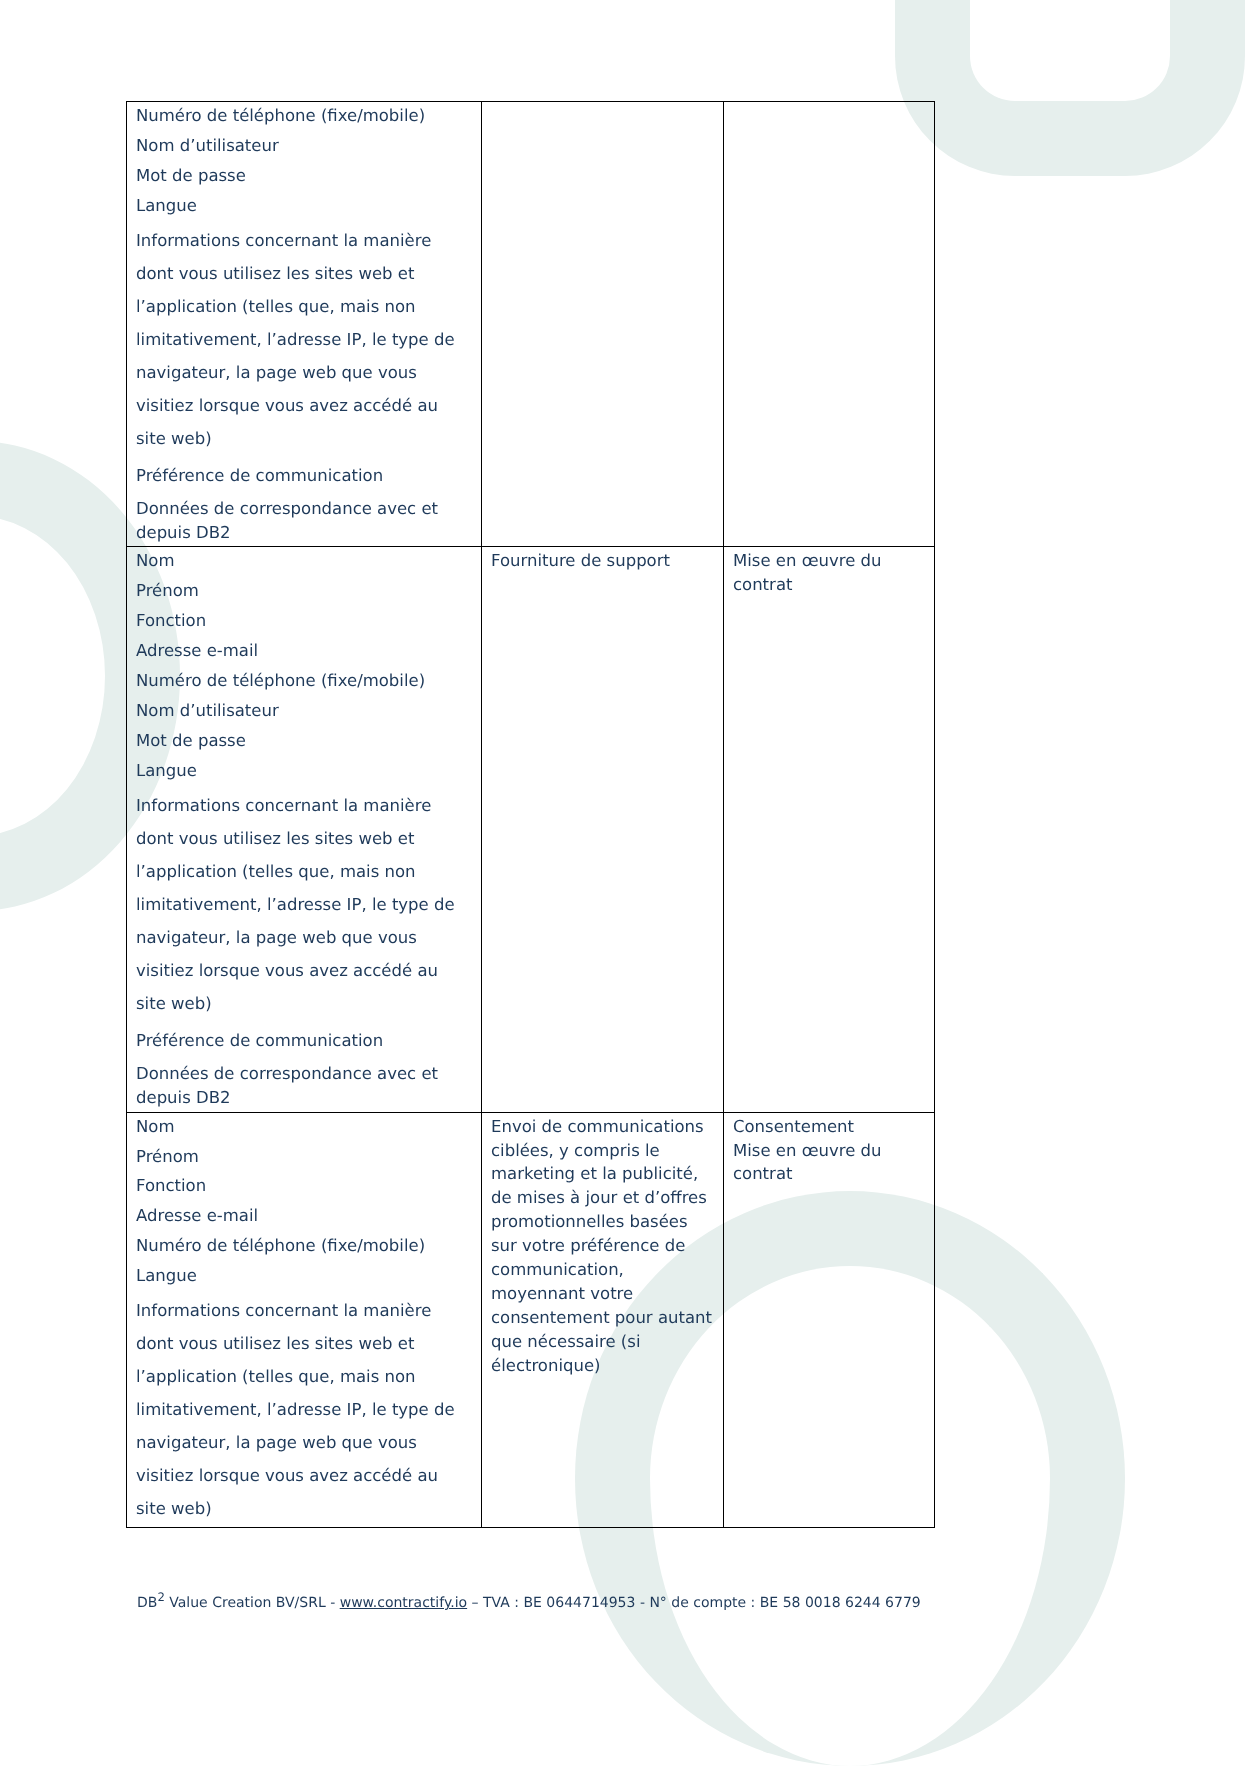| Numéro de téléphone (fixe/mobile) Nom d’utilisateur Mot de passe Langue Informations concernant la manière dont vous utilisez les sites web et l’application (telles que, mais non limitativement, l’adresse IP, le type de navigateur, la page web que vous visitiez lorsque vous avez accédé au site web) Préférence de communication Données de correspondance avec et depuis DB2 | | |
| Nom Prénom Fonction Adresse e-mail Numéro de téléphone (fixe/mobile) Nom d’utilisateur Mot de passe Langue Informations concernant la manière dont vous utilisez les sites web et l’application (telles que, mais non limitativement, l’adresse IP, le type de navigateur, la page web que vous visitiez lorsque vous avez accédé au site web) Préférence de communication Données de correspondance avec et depuis DB2 | Fourniture de support | Mise en œuvre du contrat |
| Nom Prénom Fonction Adresse e-mail Numéro de téléphone (fixe/mobile) Langue Informations concernant la manière dont vous utilisez les sites web et l’application (telles que, mais non limitativement, l’adresse IP, le type de navigateur, la page web que vous visitiez lorsque vous avez accédé au site web) | Envoi de communications ciblées, y compris le marketing et la publicité, de mises à jour et d’offres promotionnelles basées sur votre préférence de communication, moyennant votre consentement pour autant que nécessaire (si électronique) | Consentement Mise en œuvre du contrat |
DB<sup>2</sup> Value Creation BV/SRL - www.contractify.io – TVA : BE 0644714953 - N° de compte : BE 58 0018 6244 6779